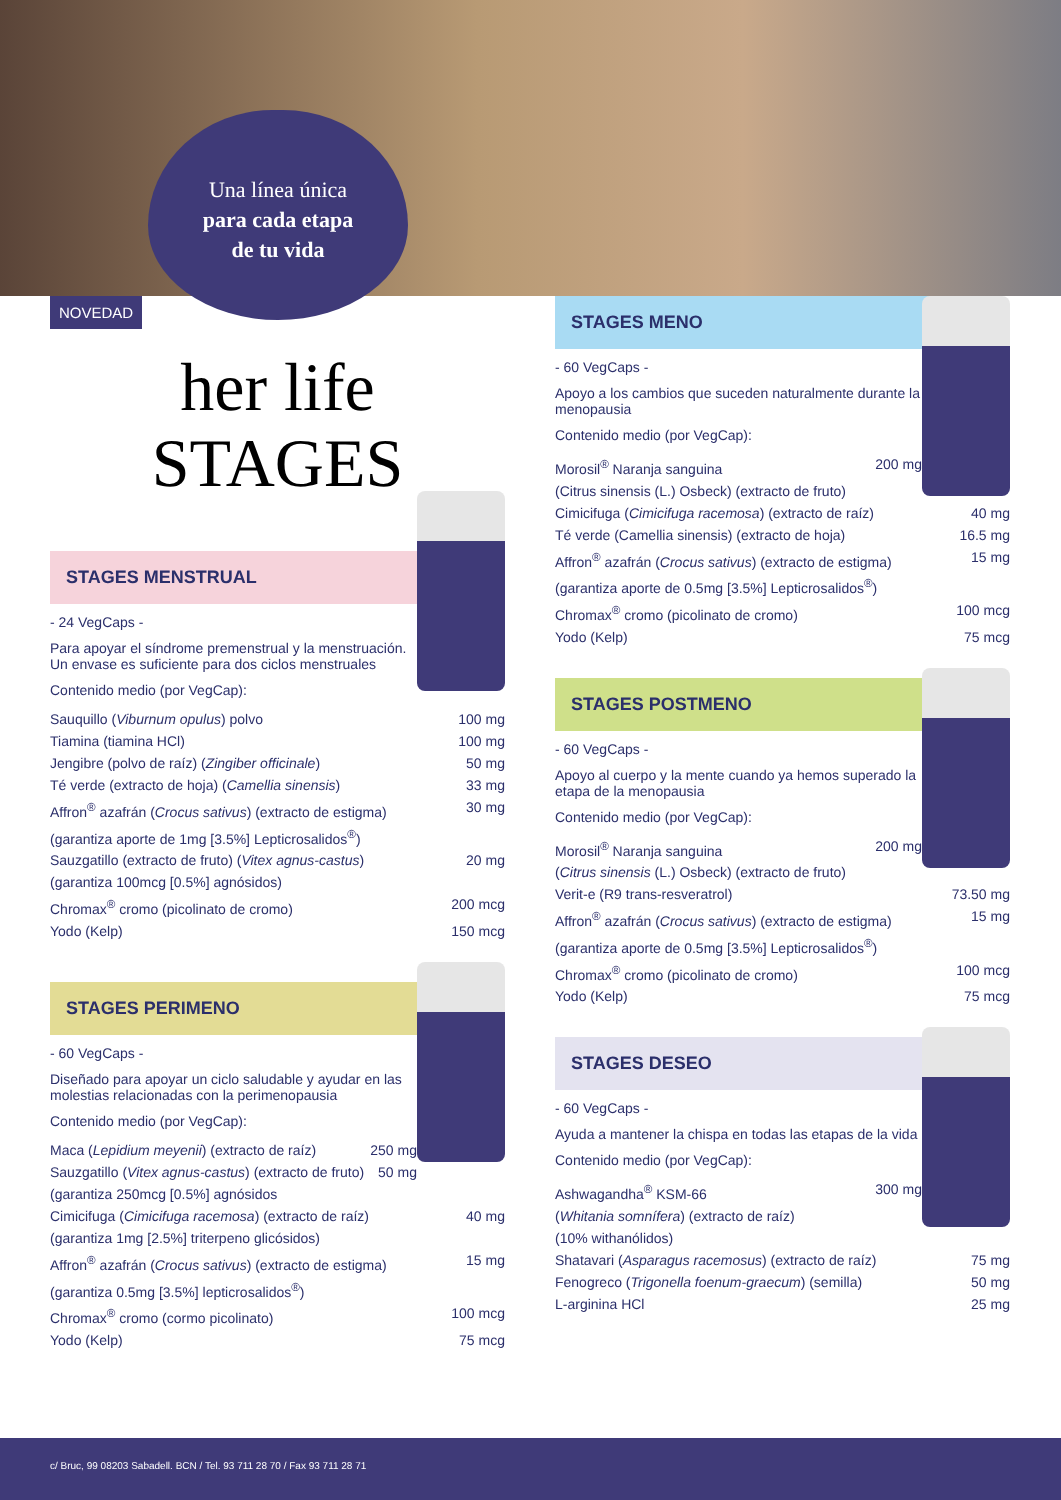Una línea única
para cada etapa
de tu vida
NOVEDAD
her life
STAGES
STAGES MENSTRUAL
- 24 VegCaps -
Para apoyar el síndrome premenstrual y la menstruación. Un envase es suficiente para dos ciclos menstruales
Contenido medio (por VegCap):
Sauquillo (Viburnum opulus) polvo 100 mg
Tiamina (tiamina HCl) 100 mg
Jengibre (polvo de raíz) (Zingiber officinale) 50 mg
Té verde (extracto de hoja) (Camellia sinensis) 33 mg
Affron<sup>®</sup> azafrán (Crocus sativus) (extracto de estigma) 30 mg
(garantiza aporte de 1mg [3.5%] Lepticrosalidos<sup>®</sup>)
Sauzgatillo (extracto de fruto) (Vitex agnus-castus) 20 mg
(garantiza 100mcg [0.5%] agnósidos)
Chromax<sup>®</sup> cromo (picolinato de cromo) 200 mcg
Yodo (Kelp) 150 mcg
STAGES PERIMENO
- 60 VegCaps -
Diseñado para apoyar un ciclo saludable y ayudar en las molestias relacionadas con la perimenopausia
Contenido medio (por VegCap):
Maca (Lepidium meyenii) (extracto de raíz) 250 mg
Sauzgatillo (Vitex agnus-castus) (extracto de fruto) 50 mg
(garantiza 250mcg [0.5%] agnósidos
Cimicifuga (Cimicifuga racemosa) (extracto de raíz) 40 mg
(garantiza 1mg [2.5%] triterpeno glicósidos)
Affron<sup>®</sup> azafrán (Crocus sativus) (extracto de estigma) 15 mg
(garantiza 0.5mg [3.5%] lepticrosalidos<sup>®</sup>)
Chromax<sup>®</sup> cromo (cormo picolinato) 100 mcg
Yodo (Kelp) 75 mcg
STAGES MENO
- 60 VegCaps -
Apoyo a los cambios que suceden naturalmente durante la menopausia
Contenido medio (por VegCap):
Morosil<sup>®</sup> Naranja sanguina 200 mg
(Citrus sinensis (L.) Osbeck) (extracto de fruto)
Cimicifuga (Cimicifuga racemosa) (extracto de raíz) 40 mg
Té verde (Camellia sinensis) (extracto de hoja) 16.5 mg
Affron<sup>®</sup> azafrán (Crocus sativus) (extracto de estigma) 15 mg
(garantiza aporte de 0.5mg [3.5%] Lepticrosalidos<sup>®</sup>)
Chromax<sup>®</sup> cromo (picolinato de cromo) 100 mcg
Yodo (Kelp) 75 mcg
STAGES POSTMENO
- 60 VegCaps -
Apoyo al cuerpo y la mente cuando ya hemos superado la etapa de la menopausia
Contenido medio (por VegCap):
Morosil<sup>®</sup> Naranja sanguina 200 mg
(Citrus sinensis (L.) Osbeck) (extracto de fruto)
Verit-e (R9 trans-resveratrol) 73.50 mg
Affron<sup>®</sup> azafrán (Crocus sativus) (extracto de estigma) 15 mg
(garantiza aporte de 0.5mg [3.5%] Lepticrosalidos<sup>®</sup>)
Chromax<sup>®</sup> cromo (picolinato de cromo) 100 mcg
Yodo (Kelp) 75 mcg
STAGES DESEO
- 60 VegCaps -
Ayuda a mantener la chispa en todas las etapas de la vida
Contenido medio (por VegCap):
Ashwagandha<sup>®</sup> KSM-66 300 mg
(Whitania somnífera) (extracto de raíz)
(10% withanólidos)
Shatavari (Asparagus racemosus) (extracto de raíz) 75 mg
Fenogreco (Trigonella foenum-graecum) (semilla) 50 mg
L-arginina HCl 25 mg
c/ Bruc, 99 08203 Sabadell. BCN / Tel. 93 711 28 70 / Fax 93 711 28 71